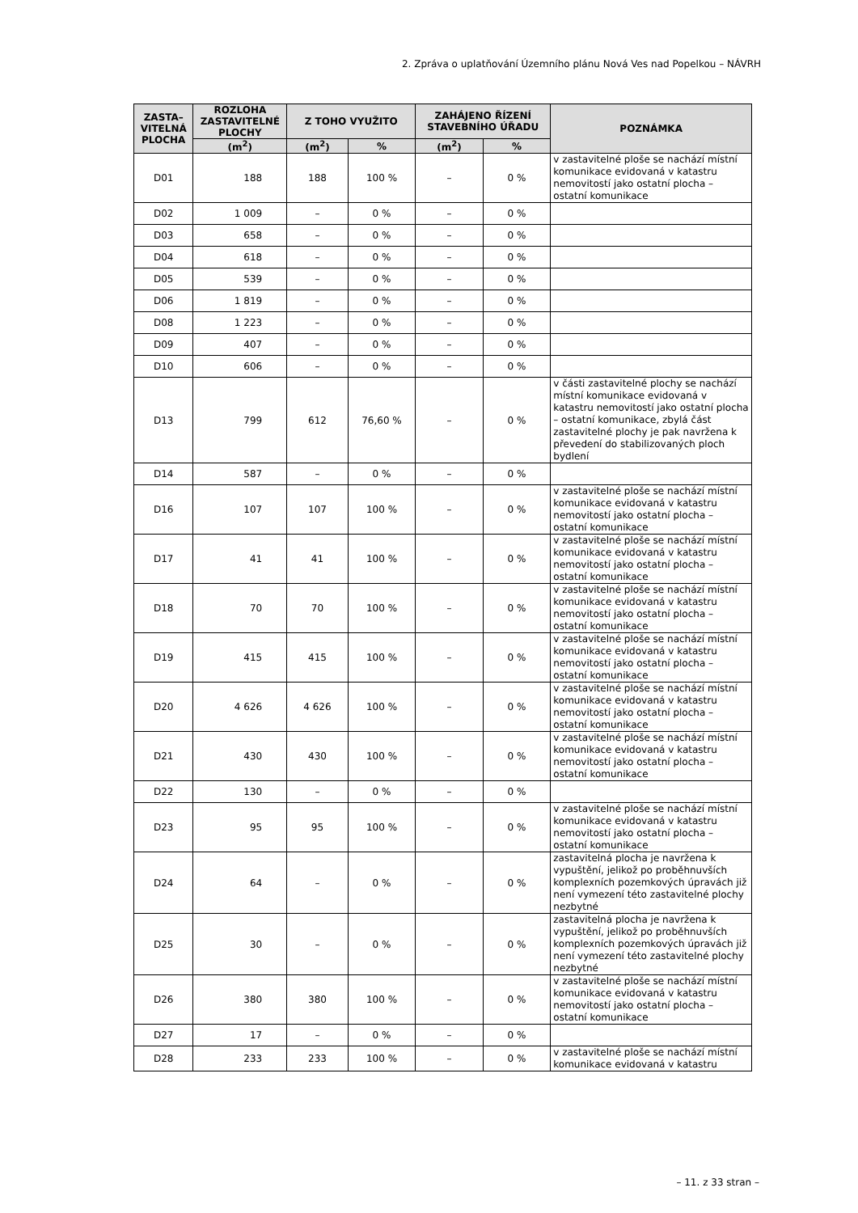2. Zpráva o uplatňování Územního plánu Nová Ves nad Popelkou – NÁVRH
| ZASTA– VITELNÁ PLOCHA | ROZLOHA ZASTAVITELNÉ PLOCHY | Z TOHO VYUŽITO | | ZAHÁJENO ŘÍZENÍ STAVEBNÍHO ÚŘADU | | POZNÁMKA |
| --- | --- | --- | --- | --- | --- | --- |
| | (m<sup>2</sup>) | (m<sup>2</sup>) | % | (m<sup>2</sup>) | % | |
| D01 | 188 | 188 | 100 % | – | 0 % | v zastavitelné ploše se nachází místní komunikace evidovaná v katastru nemovitostí jako ostatní plocha – ostatní komunikace |
| D02 | 1 009 | – | 0 % | – | 0 % | |
| D03 | 658 | – | 0 % | – | 0 % | |
| D04 | 618 | – | 0 % | – | 0 % | |
| D05 | 539 | – | 0 % | – | 0 % | |
| D06 | 1 819 | – | 0 % | – | 0 % | |
| D08 | 1 223 | – | 0 % | – | 0 % | |
| D09 | 407 | – | 0 % | – | 0 % | |
| D10 | 606 | – | 0 % | – | 0 % | |
| D13 | 799 | 612 | 76,60 % | – | 0 % | v části zastavitelné plochy se nachází místní komunikace evidovaná v katastru nemovitostí jako ostatní plocha – ostatní komunikace, zbylá část zastavitelné plochy je pak navržena k převedení do stabilizovaných ploch bydlení |
| D14 | 587 | – | 0 % | – | 0 % | |
| D16 | 107 | 107 | 100 % | – | 0 % | v zastavitelné ploše se nachází místní komunikace evidovaná v katastru nemovitostí jako ostatní plocha – ostatní komunikace |
| D17 | 41 | 41 | 100 % | – | 0 % | v zastavitelné ploše se nachází místní komunikace evidovaná v katastru nemovitostí jako ostatní plocha – ostatní komunikace |
| D18 | 70 | 70 | 100 % | – | 0 % | v zastavitelné ploše se nachází místní komunikace evidovaná v katastru nemovitostí jako ostatní plocha – ostatní komunikace |
| D19 | 415 | 415 | 100 % | – | 0 % | v zastavitelné ploše se nachází místní komunikace evidovaná v katastru nemovitostí jako ostatní plocha – ostatní komunikace |
| D20 | 4 626 | 4 626 | 100 % | – | 0 % | v zastavitelné ploše se nachází místní komunikace evidovaná v katastru nemovitostí jako ostatní plocha – ostatní komunikace |
| D21 | 430 | 430 | 100 % | – | 0 % | v zastavitelné ploše se nachází místní komunikace evidovaná v katastru nemovitostí jako ostatní plocha – ostatní komunikace |
| D22 | 130 | – | 0 % | – | 0 % | |
| D23 | 95 | 95 | 100 % | – | 0 % | v zastavitelné ploše se nachází místní komunikace evidovaná v katastru nemovitostí jako ostatní plocha – ostatní komunikace |
| D24 | 64 | – | 0 % | – | 0 % | zastavitelná plocha je navržena k vypuštění, jelikož po proběhnuvších komplexních pozemkových úpravách již není vymezení této zastavitelné plochy nezbytné |
| D25 | 30 | – | 0 % | – | 0 % | zastavitelná plocha je navržena k vypuštění, jelikož po proběhnuvších komplexních pozemkových úpravách již není vymezení této zastavitelné plochy nezbytné |
| D26 | 380 | 380 | 100 % | – | 0 % | v zastavitelné ploše se nachází místní komunikace evidovaná v katastru nemovitostí jako ostatní plocha – ostatní komunikace |
| D27 | 17 | – | 0 % | – | 0 % | |
| D28 | 233 | 233 | 100 % | – | 0 % | v zastavitelné ploše se nachází místní komunikace evidovaná v katastru |
– 11. z 33 stran –